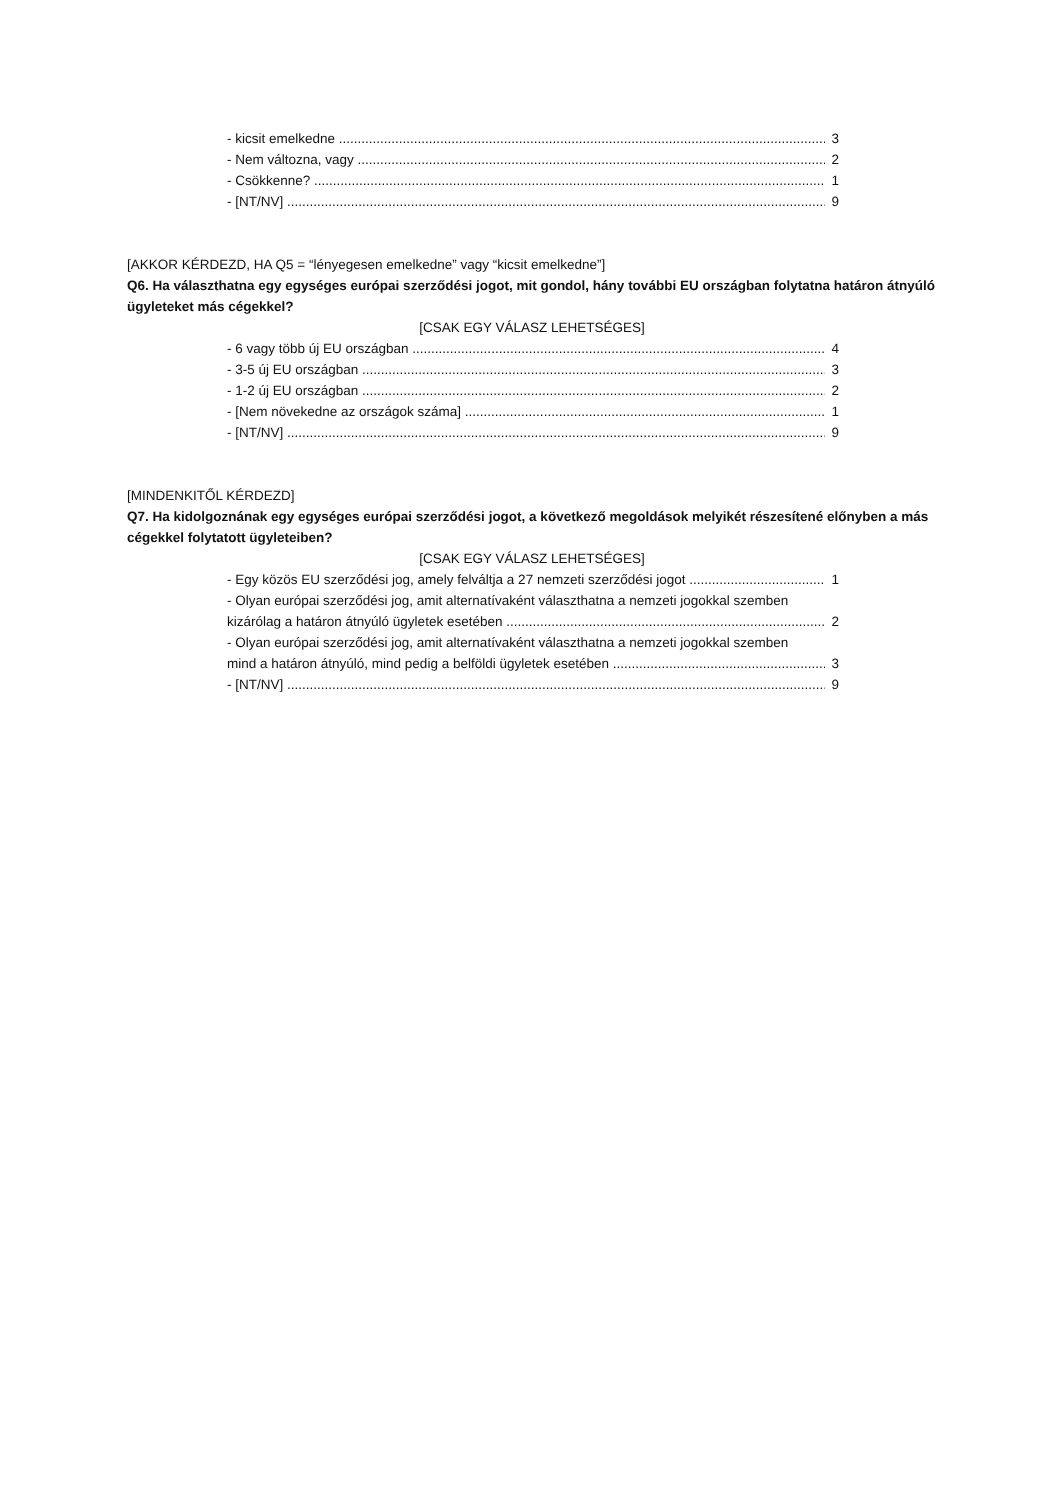- kicsit emelkedne 3
- Nem változna, vagy 2
- Csökkenne? 1
- [NT/NV] 9
[AKKOR KÉRDEZD, HA Q5 = “lényegesen emelkedne” vagy “kicsit emelkedne”]
Q6. Ha választhatna egy egységes európai szerződési jogot, mit gondol, hány további EU országban folytatna határon átnyúló ügyleteket más cégekkel?
[CSAK EGY VÁLASZ LEHETSÉGES]
- 6 vagy több új EU országban 4
- 3-5 új EU országban 3
- 1-2 új EU országban 2
- [Nem növekedne az országok száma] 1
- [NT/NV] 9
[MINDENKITŐL KÉRDEZD]
Q7. Ha kidolgoznának egy egységes európai szerződési jogot, a következő megoldások melyikét részesítené előnyben a más cégekkel folytatott ügyleteiben?
[CSAK EGY VÁLASZ LEHETSÉGES]
- Egy közös EU szerződési jog, amely felváltja a 27 nemzeti szerződési jogot 1
- Olyan európai szerződési jog, amit alternatívaként választhatna a nemzeti jogokkal szemben
kizárólag a határon átnyúló ügyletek esetében 2
- Olyan európai szerződési jog, amit alternatívaként választhatna a nemzeti jogokkal szemben
mind a határon átnyúló, mind pedig a belföldi ügyletek esetében 3
- [NT/NV] 9